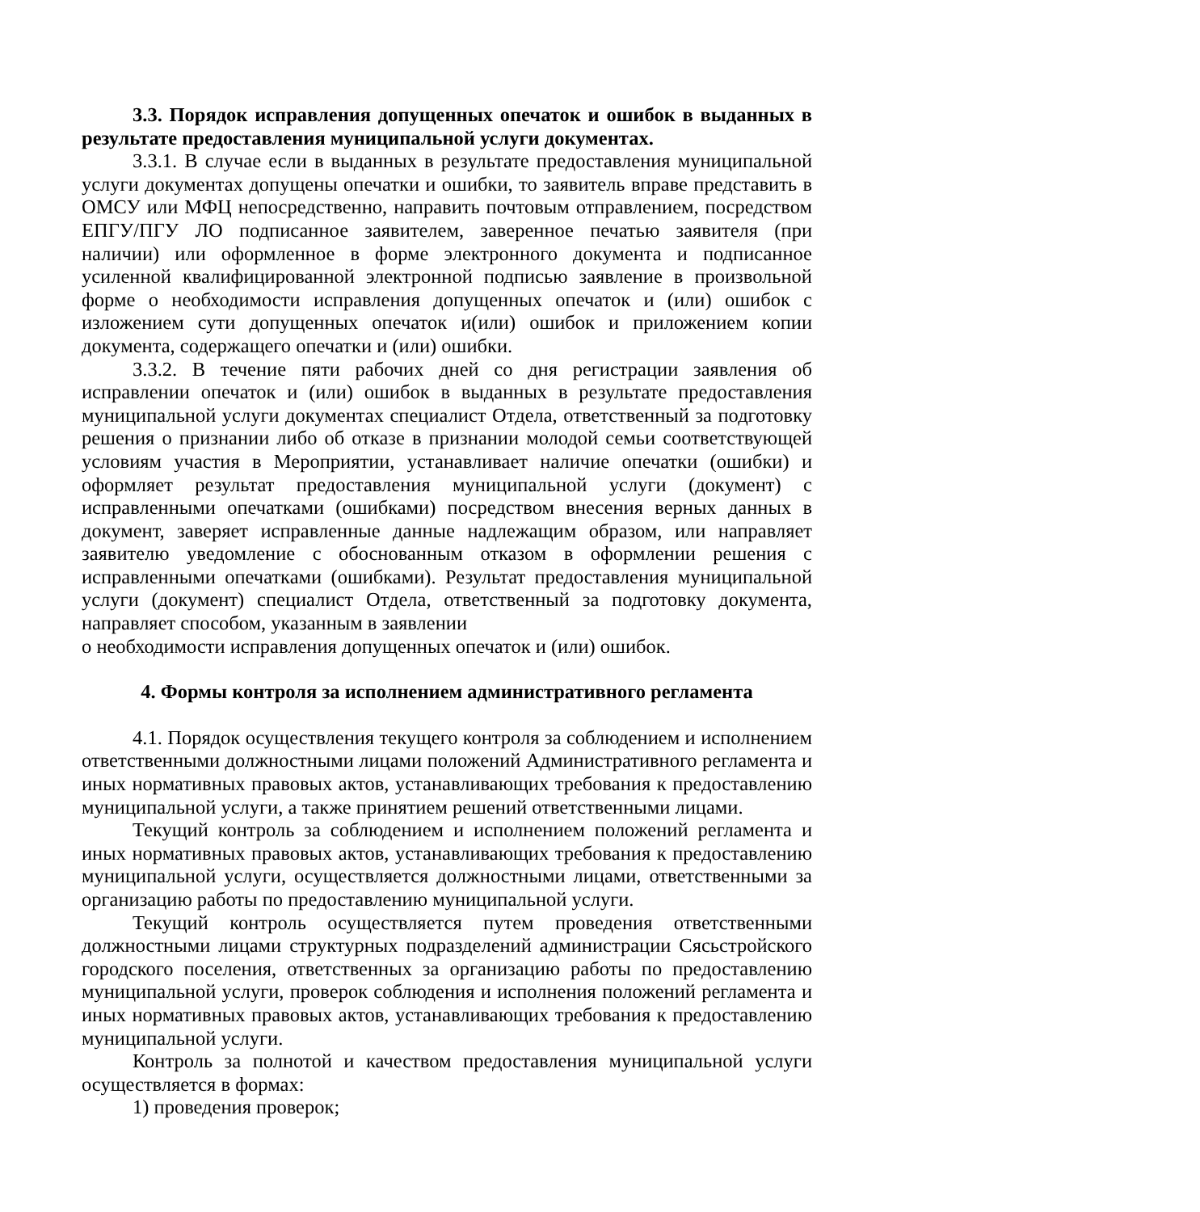3.3. Порядок исправления допущенных опечаток и ошибок в выданных в результате предоставления муниципальной услуги документах.
3.3.1. В случае если в выданных в результате предоставления муниципальной услуги документах допущены опечатки и ошибки, то заявитель вправе представить в ОМСУ или МФЦ непосредственно, направить почтовым отправлением, посредством ЕПГУ/ПГУ ЛО подписанное заявителем, заверенное печатью заявителя (при наличии) или оформленное в форме электронного документа и подписанное усиленной квалифицированной электронной подписью заявление в произвольной форме о необходимости исправления допущенных опечаток и (или) ошибок с изложением сути допущенных опечаток и(или) ошибок и приложением копии документа, содержащего опечатки и (или) ошибки.
3.3.2. В течение пяти рабочих дней со дня регистрации заявления об исправлении опечаток и (или) ошибок в выданных в результате предоставления муниципальной услуги документах специалист Отдела, ответственный за подготовку решения о признании либо об отказе в признании молодой семьи соответствующей условиям участия в Мероприятии, устанавливает наличие опечатки (ошибки) и оформляет результат предоставления муниципальной услуги (документ) с исправленными опечатками (ошибками) посредством внесения верных данных в документ, заверяет исправленные данные надлежащим образом, или направляет заявителю уведомление с обоснованным отказом в оформлении решения с исправленными опечатками (ошибками). Результат предоставления муниципальной услуги (документ) специалист Отдела, ответственный за подготовку документа, направляет способом, указанным в заявлении
о необходимости исправления допущенных опечаток и (или) ошибок.
4. Формы контроля за исполнением административного регламента
4.1. Порядок осуществления текущего контроля за соблюдением и исполнением ответственными должностными лицами положений Административного регламента и иных нормативных правовых актов, устанавливающих требования к предоставлению муниципальной услуги, а также принятием решений ответственными лицами.
Текущий контроль за соблюдением и исполнением положений регламента и иных нормативных правовых актов, устанавливающих требования к предоставлению муниципальной услуги, осуществляется должностными лицами, ответственными за организацию работы по предоставлению муниципальной услуги.
Текущий контроль осуществляется путем проведения ответственными должностными лицами структурных подразделений администрации Сясьстройского городского поселения, ответственных за организацию работы по предоставлению муниципальной услуги, проверок соблюдения и исполнения положений регламента и иных нормативных правовых актов, устанавливающих требования к предоставлению муниципальной услуги.
Контроль за полнотой и качеством предоставления муниципальной услуги осуществляется в формах:
1) проведения проверок;